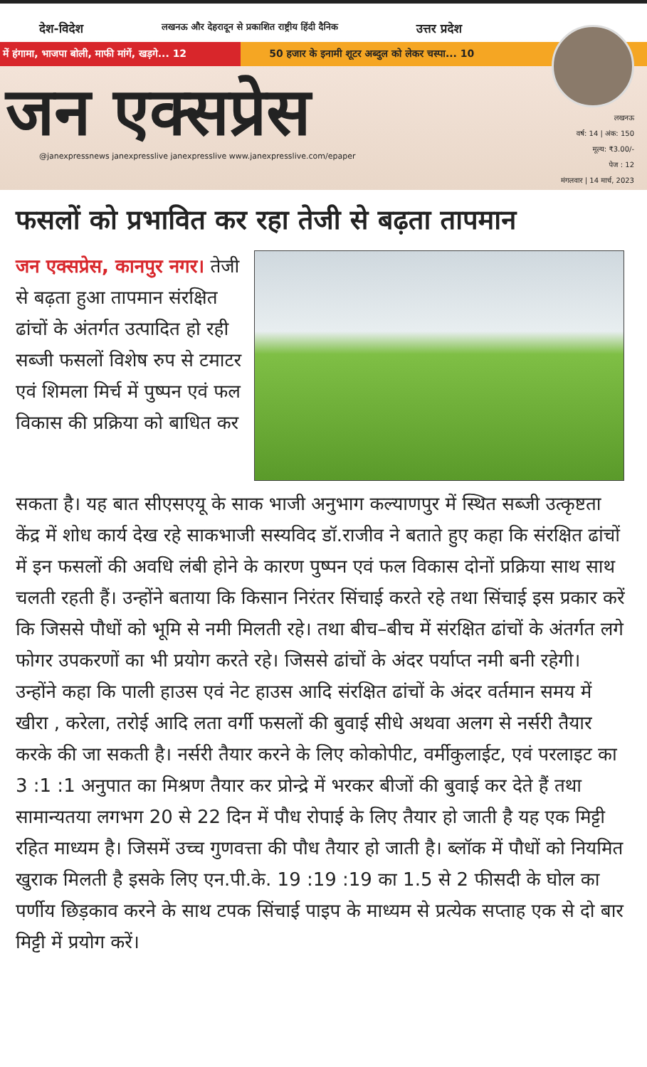देश-विदेश लखनऊ और देहरादून से प्रकाशित राष्ट्रीय हिंदी दैनिक उत्तर प्रदेश
में हंगामा, भाजपा बोली, माफी मांगें, खड़गे... 12
50 हजार के इनामी शूटर अब्दुल को लेकर चस्पा... 10
जन एक्सप्रेस
@janexpressnews janexpresslive janexpresslive www.janexpresslive.com/epaper
लखनऊ
वर्ष: 14 | अंक: 150
मूल्य: ₹3.00/-
पेज : 12
मंगलवार | 14 मार्च, 2023
फसलों को प्रभावित कर रहा तेजी से बढ़ता तापमान
जन एक्सप्रेस, कानपुर नगर। तेजी से बढ़ता हुआ तापमान संरक्षित ढांचों के अंतर्गत उत्पादित हो रही सब्जी फसलों विशेष रुप से टमाटर एवं शिमला मिर्च में पुष्पन एवं फल विकास की प्रक्रिया को बाधित कर
सकता है। यह बात सीएसएयू के साक भाजी अनुभाग कल्याणपुर में स्थित सब्जी उत्कृष्टता केंद्र में शोध कार्य देख रहे साकभाजी सस्यविद डॉ.राजीव ने बताते हुए कहा कि संरक्षित ढांचों में इन फसलों की अवधि लंबी होने के कारण पुष्पन एवं फल विकास दोनों प्रक्रिया साथ साथ चलती रहती हैं। उन्होंने बताया कि किसान निरंतर सिंचाई करते रहे तथा सिंचाई इस प्रकार करें कि जिससे पौधों को भूमि से नमी मिलती रहे। तथा बीच–बीच में संरक्षित ढांचों के अंतर्गत लगे फोगर उपकरणों का भी प्रयोग करते रहे। जिससे ढांचों के अंदर पर्याप्त नमी बनी रहेगी। उन्होंने कहा कि पाली हाउस एवं नेट हाउस आदि संरक्षित ढांचों के अंदर वर्तमान समय में खीरा , करेला, तरोई आदि लता वर्गी फसलों की बुवाई सीधे अथवा अलग से नर्सरी तैयार करके की जा सकती है। नर्सरी तैयार करने के लिए कोकोपीट, वर्मीकुलाईट, एवं परलाइट का 3 :1 :1 अनुपात का मिश्रण तैयार कर प्रोन्द्रे में भरकर बीजों की बुवाई कर देते हैं तथा सामान्यतया लगभग 20 से 22 दिन में पौध रोपाई के लिए तैयार हो जाती है यह एक मिट्टी रहित माध्यम है। जिसमें उच्च गुणवत्ता की पौध तैयार हो जाती है। ब्लॉक में पौधों को नियमित खुराक मिलती है इसके लिए एन.पी.के. 19 :19 :19 का 1.5 से 2 फीसदी के घोल का पर्णीय छिड़काव करने के साथ टपक सिंचाई पाइप के माध्यम से प्रत्येक सप्ताह एक से दो बार मिट्टी में प्रयोग करें।